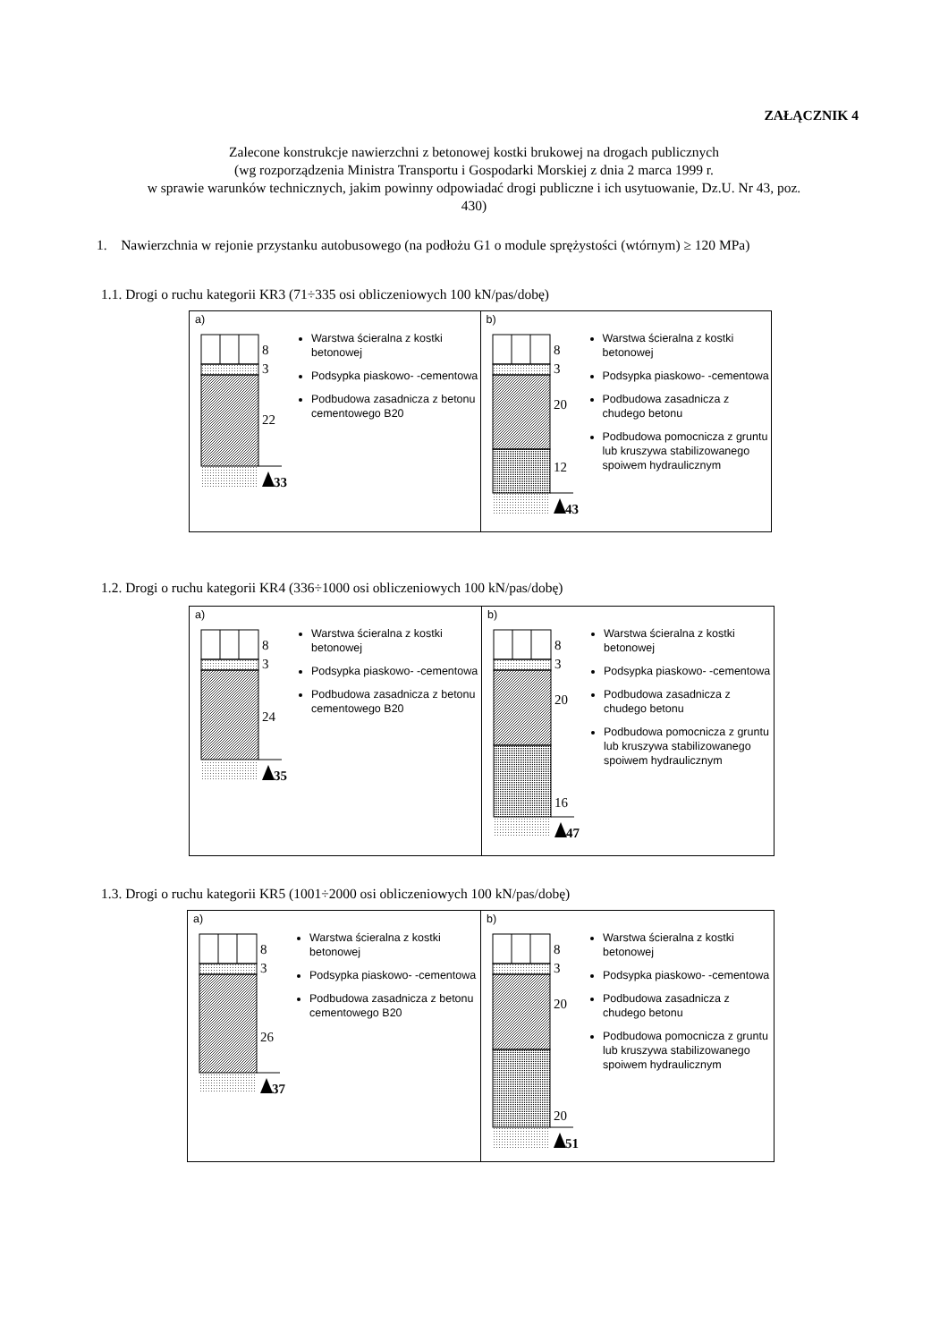ZAŁĄCZNIK 4
Zalecone konstrukcje nawierzchni z betonowej kostki brukowej na drogach publicznych
(wg rozporządzenia Ministra Transportu i Gospodarki Morskiej z dnia 2 marca 1999 r.
w sprawie warunków technicznych, jakim powinny odpowiadać drogi publiczne i ich usytuowanie, Dz.U. Nr 43, poz.
430)
1. Nawierzchnia w rejonie przystanku autobusowego (na podłożu G1 o module sprężystości (wtórnym) ≥ 120 MPa)
1.1. Drogi o ruchu kategorii KR3 (71÷335 osi obliczeniowych 100 kN/pas/dobę)
a)
8
3
22
33
Warstwa ścieralna z kostki betonowej
Podsypka piaskowo- -cementowa
Podbudowa zasadnicza z betonu cementowego B20
b)
8
3
20
12
43
Warstwa ścieralna z kostki betonowej
Podsypka piaskowo- -cementowa
Podbudowa zasadnicza z chudego betonu
Podbudowa pomocnicza z gruntu lub kruszywa stabilizowanego spoiwem hydraulicznym
1.2. Drogi o ruchu kategorii KR4 (336÷1000 osi obliczeniowych 100 kN/pas/dobę)
a)
8
3
24
35
Warstwa ścieralna z kostki betonowej
Podsypka piaskowo- -cementowa
Podbudowa zasadnicza z betonu cementowego B20
b)
8
3
20
16
47
Warstwa ścieralna z kostki betonowej
Podsypka piaskowo- -cementowa
Podbudowa zasadnicza z chudego betonu
Podbudowa pomocnicza z gruntu lub kruszywa stabilizowanego spoiwem hydraulicznym
1.3. Drogi o ruchu kategorii KR5 (1001÷2000 osi obliczeniowych 100 kN/pas/dobę)
a)
8
3
26
37
Warstwa ścieralna z kostki betonowej
Podsypka piaskowo- -cementowa
Podbudowa zasadnicza z betonu cementowego B20
b)
8
3
20
20
51
Warstwa ścieralna z kostki betonowej
Podsypka piaskowo- -cementowa
Podbudowa zasadnicza z chudego betonu
Podbudowa pomocnicza z gruntu lub kruszywa stabilizowanego spoiwem hydraulicznym